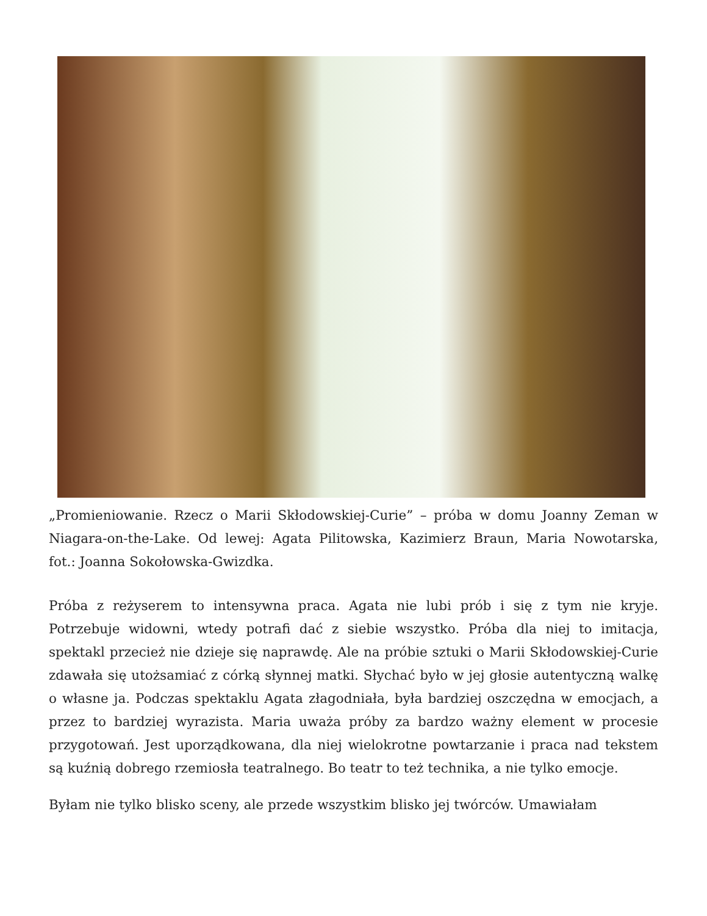„Promieniowanie. Rzecz o Marii Skłodowskiej-Curie” – próba w domu Joanny Zeman w Niagara-on-the-Lake. Od lewej: Agata Pilitowska, Kazimierz Braun, Maria Nowotarska, fot.: Joanna Sokołowska-Gwizdka.
Próba z reżyserem to intensywna praca. Agata nie lubi prób i się z tym nie kryje. Potrzebuje widowni, wtedy potrafi dać z siebie wszystko. Próba dla niej to imitacja, spektakl przecież nie dzieje się naprawdę. Ale na próbie sztuki o Marii Skłodowskiej-Curie zdawała się utożsamiać z córką słynnej matki. Słychać było w jej głosie autentyczną walkę o własne ja. Podczas spektaklu Agata złagodniała, była bardziej oszczędna w emocjach, a przez to bardziej wyrazista. Maria uważa próby za bardzo ważny element w procesie przygotowań. Jest uporządkowana, dla niej wielokrotne powtarzanie i praca nad tekstem są kuźnią dobrego rzemiosła teatralnego. Bo teatr to też technika, a nie tylko emocje.
Byłam nie tylko blisko sceny, ale przede wszystkim blisko jej twórców. Umawiałam